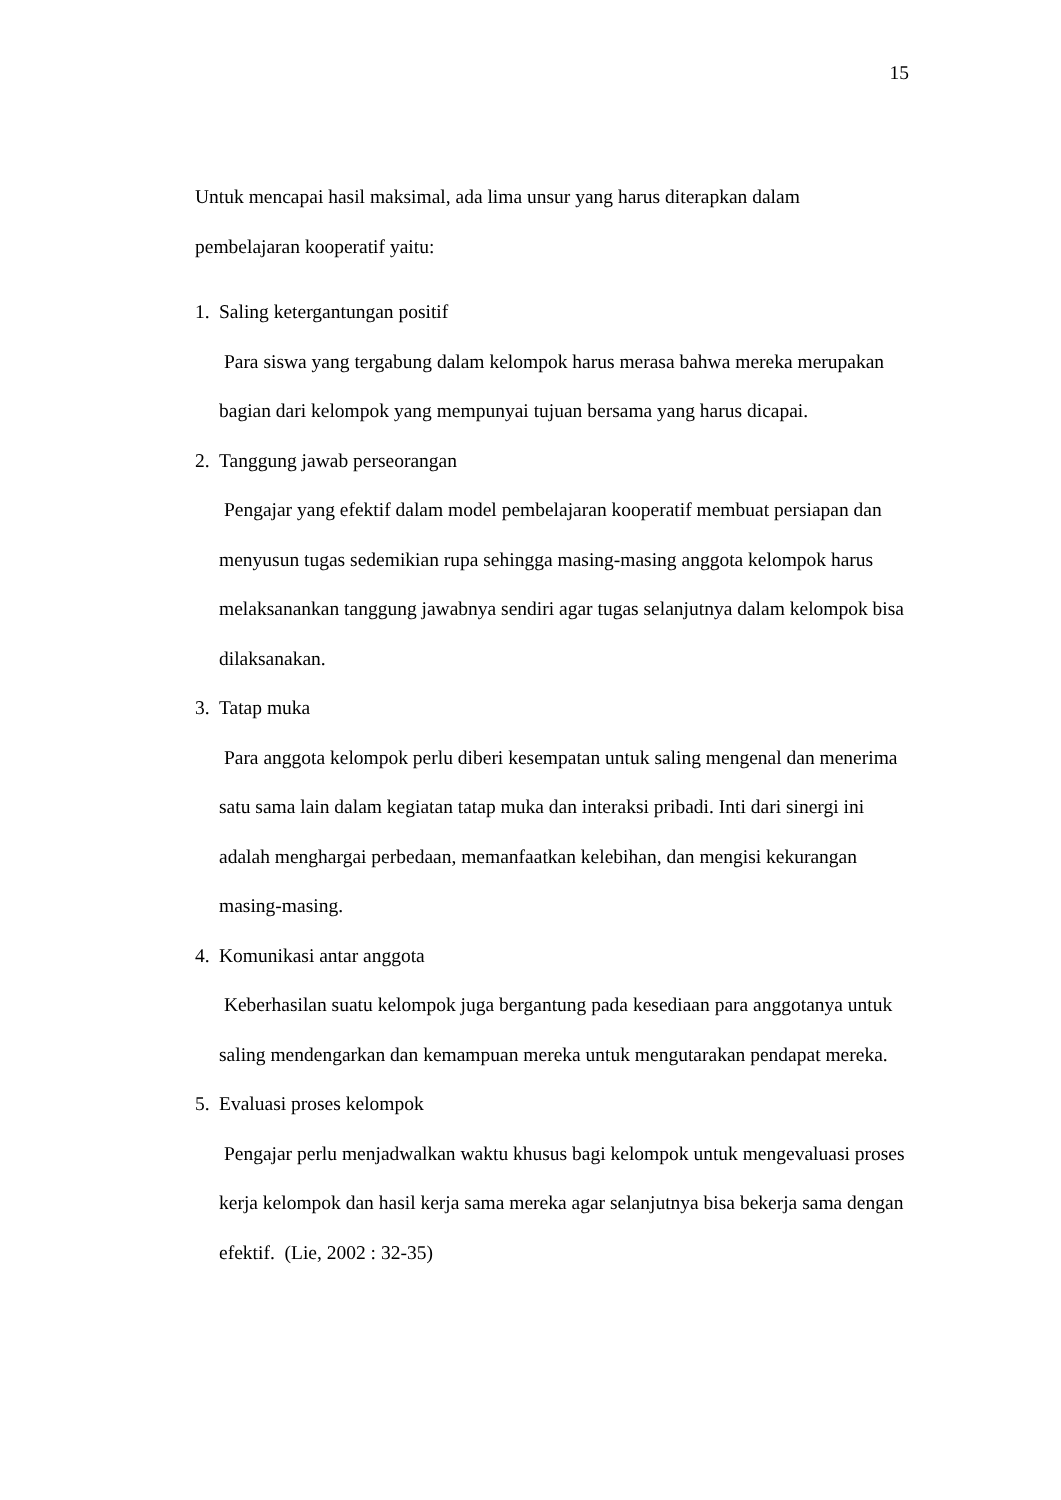15
Untuk mencapai hasil maksimal, ada lima unsur yang harus diterapkan dalam pembelajaran kooperatif yaitu:
1. Saling ketergantungan positif
Para siswa yang tergabung dalam kelompok harus merasa bahwa mereka merupakan bagian dari kelompok yang mempunyai tujuan bersama yang harus dicapai.
2. Tanggung jawab perseorangan
Pengajar yang efektif dalam model pembelajaran kooperatif membuat persiapan dan menyusun tugas sedemikian rupa sehingga masing-masing anggota kelompok harus melaksanankan tanggung jawabnya sendiri agar tugas selanjutnya dalam kelompok bisa dilaksanakan.
3. Tatap muka
Para anggota kelompok perlu diberi kesempatan untuk saling mengenal dan menerima satu sama lain dalam kegiatan tatap muka dan interaksi pribadi. Inti dari sinergi ini adalah menghargai perbedaan, memanfaatkan kelebihan, dan mengisi kekurangan masing-masing.
4. Komunikasi antar anggota
Keberhasilan suatu kelompok juga bergantung pada kesediaan para anggotanya untuk saling mendengarkan dan kemampuan mereka untuk mengutarakan pendapat mereka.
5. Evaluasi proses kelompok
Pengajar perlu menjadwalkan waktu khusus bagi kelompok untuk mengevaluasi proses kerja kelompok dan hasil kerja sama mereka agar selanjutnya bisa bekerja sama dengan efektif. (Lie, 2002 : 32-35)